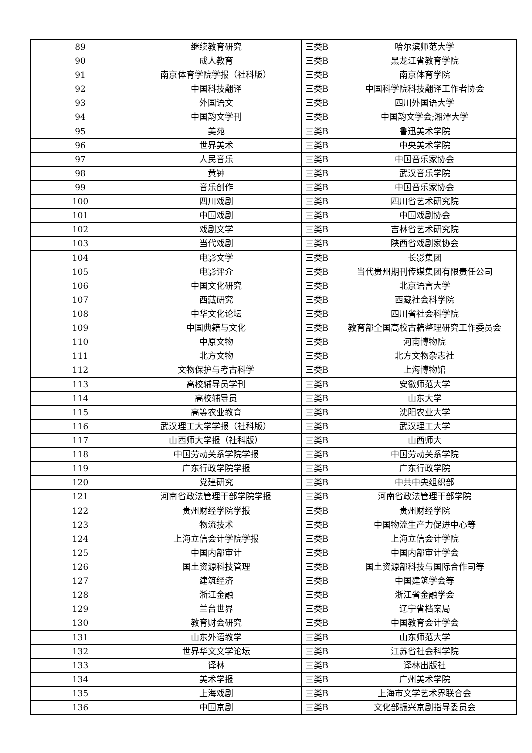| 89 | 继续教育研究 | 三类B | 哈尔滨师范大学 |
| 90 | 成人教育 | 三类B | 黑龙江省教育学院 |
| 91 | 南京体育学院学报（社科版） | 三类B | 南京体育学院 |
| 92 | 中国科技翻译 | 三类B | 中国科学院科技翻译工作者协会 |
| 93 | 外国语文 | 三类B | 四川外国语大学 |
| 94 | 中国韵文学刊 | 三类B | 中国韵文学会;湘潭大学 |
| 95 | 美苑 | 三类B | 鲁迅美术学院 |
| 96 | 世界美术 | 三类B | 中央美术学院 |
| 97 | 人民音乐 | 三类B | 中国音乐家协会 |
| 98 | 黄钟 | 三类B | 武汉音乐学院 |
| 99 | 音乐创作 | 三类B | 中国音乐家协会 |
| 100 | 四川戏剧 | 三类B | 四川省艺术研究院 |
| 101 | 中国戏剧 | 三类B | 中国戏剧协会 |
| 102 | 戏剧文学 | 三类B | 吉林省艺术研究院 |
| 103 | 当代戏剧 | 三类B | 陕西省戏剧家协会 |
| 104 | 电影文学 | 三类B | 长影集团 |
| 105 | 电影评介 | 三类B | 当代贵州期刊传媒集团有限责任公司 |
| 106 | 中国文化研究 | 三类B | 北京语言大学 |
| 107 | 西藏研究 | 三类B | 西藏社会科学院 |
| 108 | 中华文化论坛 | 三类B | 四川省社会科学院 |
| 109 | 中国典籍与文化 | 三类B | 教育部全国高校古籍整理研究工作委员会 |
| 110 | 中原文物 | 三类B | 河南博物院 |
| 111 | 北方文物 | 三类B | 北方文物杂志社 |
| 112 | 文物保护与考古科学 | 三类B | 上海博物馆 |
| 113 | 高校辅导员学刊 | 三类B | 安徽师范大学 |
| 114 | 高校辅导员 | 三类B | 山东大学 |
| 115 | 高等农业教育 | 三类B | 沈阳农业大学 |
| 116 | 武汉理工大学学报（社科版） | 三类B | 武汉理工大学 |
| 117 | 山西师大学报（社科版） | 三类B | 山西师大 |
| 118 | 中国劳动关系学院学报 | 三类B | 中国劳动关系学院 |
| 119 | 广东行政学院学报 | 三类B | 广东行政学院 |
| 120 | 党建研究 | 三类B | 中共中央组织部 |
| 121 | 河南省政法管理干部学院学报 | 三类B | 河南省政法管理干部学院 |
| 122 | 贵州财经学院学报 | 三类B | 贵州财经学院 |
| 123 | 物流技术 | 三类B | 中国物流生产力促进中心等 |
| 124 | 上海立信会计学院学报 | 三类B | 上海立信会计学院 |
| 125 | 中国内部审计 | 三类B | 中国内部审计学会 |
| 126 | 国土资源科技管理 | 三类B | 国土资源部科技与国际合作司等 |
| 127 | 建筑经济 | 三类B | 中国建筑学会等 |
| 128 | 浙江金融 | 三类B | 浙江省金融学会 |
| 129 | 兰台世界 | 三类B | 辽宁省档案局 |
| 130 | 教育财会研究 | 三类B | 中国教育会计学会 |
| 131 | 山东外语教学 | 三类B | 山东师范大学 |
| 132 | 世界华文文学论坛 | 三类B | 江苏省社会科学院 |
| 133 | 译林 | 三类B | 译林出版社 |
| 134 | 美术学报 | 三类B | 广州美术学院 |
| 135 | 上海戏剧 | 三类B | 上海市文学艺术界联合会 |
| 136 | 中国京剧 | 三类B | 文化部振兴京剧指导委员会 |